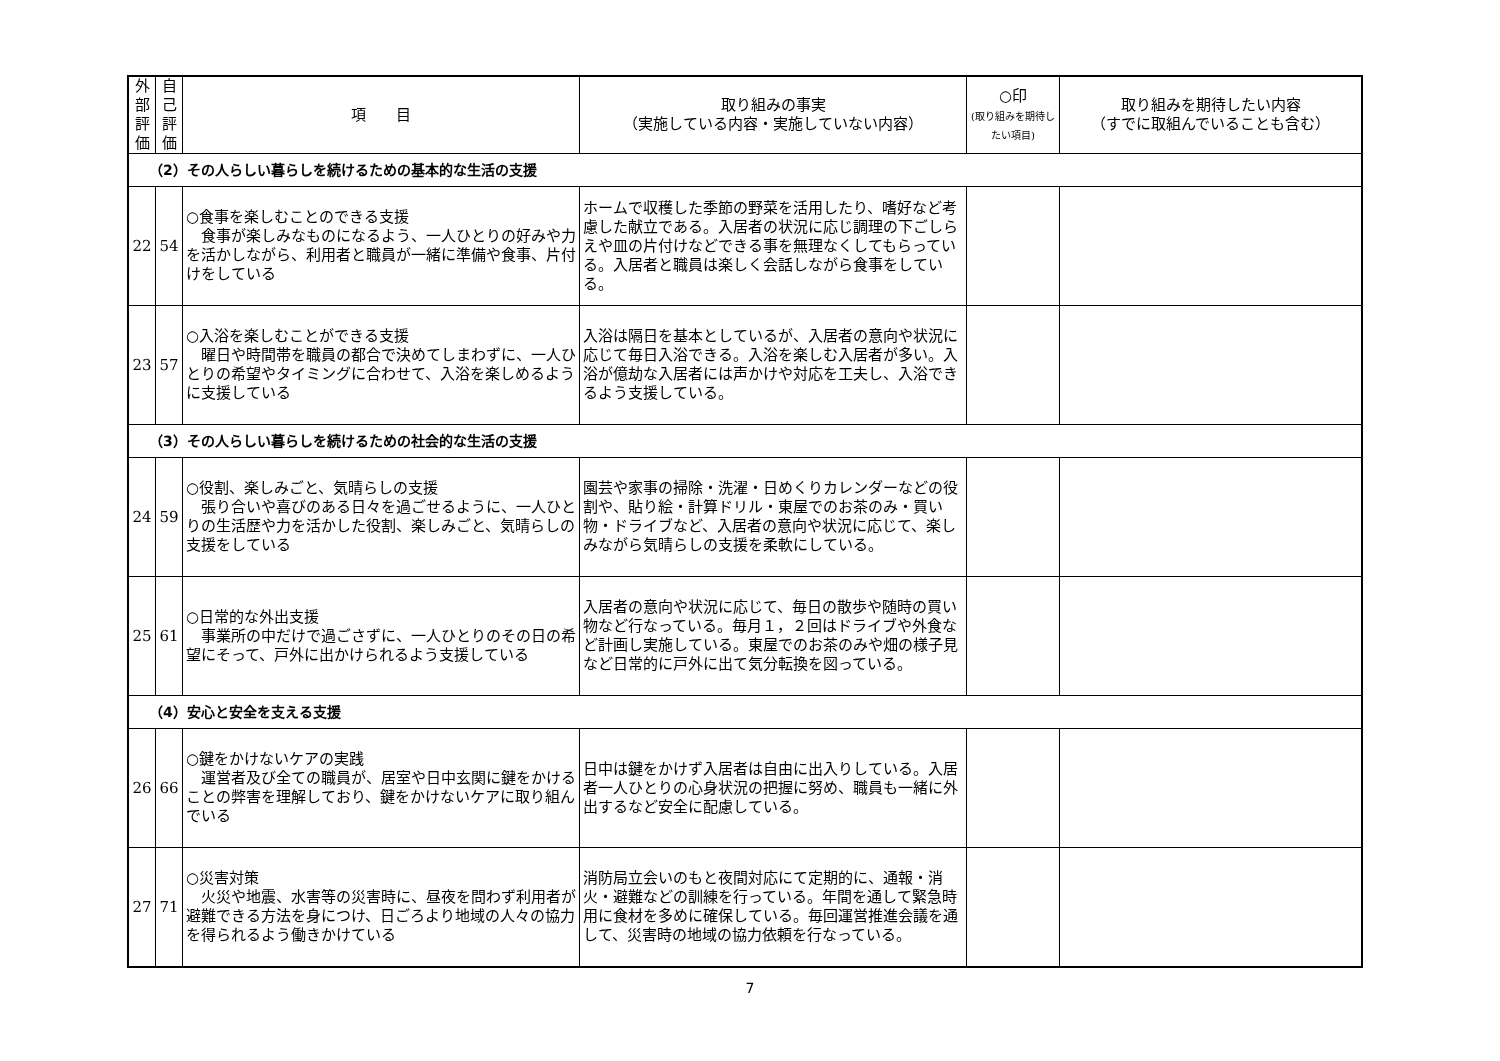| 外 部 評 価 | 自 己 評 価 | 項 目 | 取り組みの事実 （実施している内容・実施していない内容） | ○印 (取り組みを期待したい項目) | 取り組みを期待したい内容 （すでに取組んでいることも含む） |
| --- | --- | --- | --- | --- | --- |
| （2）その人らしい暮らしを続けるための基本的な生活の支援 | | | | | |
| 22 | 54 | ○食事を楽しむことのできる支援 食事が楽しみなものになるよう、一人ひとりの好みや力を活かしながら、利用者と職員が一緒に準備や食事、片付けをしている | ホームで収穫した季節の野菜を活用したり、嗜好など考慮した献立である。入居者の状況に応じ調理の下ごしらえや皿の片付けなどできる事を無理なくしてもらっている。入居者と職員は楽しく会話しながら食事をしている。 | | |
| 23 | 57 | ○入浴を楽しむことができる支援 曜日や時間帯を職員の都合で決めてしまわずに、一人ひとりの希望やタイミングに合わせて、入浴を楽しめるように支援している | 入浴は隔日を基本としているが、入居者の意向や状況に応じて毎日入浴できる。入浴を楽しむ入居者が多い。入浴が億劫な入居者には声かけや対応を工夫し、入浴できるよう支援している。 | | |
| （3）その人らしい暮らしを続けるための社会的な生活の支援 | | | | | |
| 24 | 59 | ○役割、楽しみごと、気晴らしの支援 張り合いや喜びのある日々を過ごせるように、一人ひとりの生活歴や力を活かした役割、楽しみごと、気晴らしの支援をしている | 園芸や家事の掃除・洗濯・日めくりカレンダーなどの役割や、貼り絵・計算ドリル・東屋でのお茶のみ・買い物・ドライブなど、入居者の意向や状況に応じて、楽しみながら気晴らしの支援を柔軟にしている。 | | |
| 25 | 61 | ○日常的な外出支援 事業所の中だけで過ごさずに、一人ひとりのその日の希望にそって、戸外に出かけられるよう支援している | 入居者の意向や状況に応じて、毎日の散歩や随時の買い物など行なっている。毎月１，２回はドライブや外食など計画し実施している。東屋でのお茶のみや畑の様子見など日常的に戸外に出て気分転換を図っている。 | | |
| （4）安心と安全を支える支援 | | | | | |
| 26 | 66 | ○鍵をかけないケアの実践 運営者及び全ての職員が、居室や日中玄関に鍵をかけることの弊害を理解しており、鍵をかけないケアに取り組んでいる | 日中は鍵をかけず入居者は自由に出入りしている。入居者一人ひとりの心身状況の把握に努め、職員も一緒に外出するなど安全に配慮している。 | | |
| 27 | 71 | ○災害対策 火災や地震、水害等の災害時に、昼夜を問わず利用者が避難できる方法を身につけ、日ごろより地域の人々の協力を得られるよう働きかけている | 消防局立会いのもと夜間対応にて定期的に、通報・消火・避難などの訓練を行っている。年間を通して緊急時用に食材を多めに確保している。毎回運営推進会議を通して、災害時の地域の協力依頼を行なっている。 | | |
7